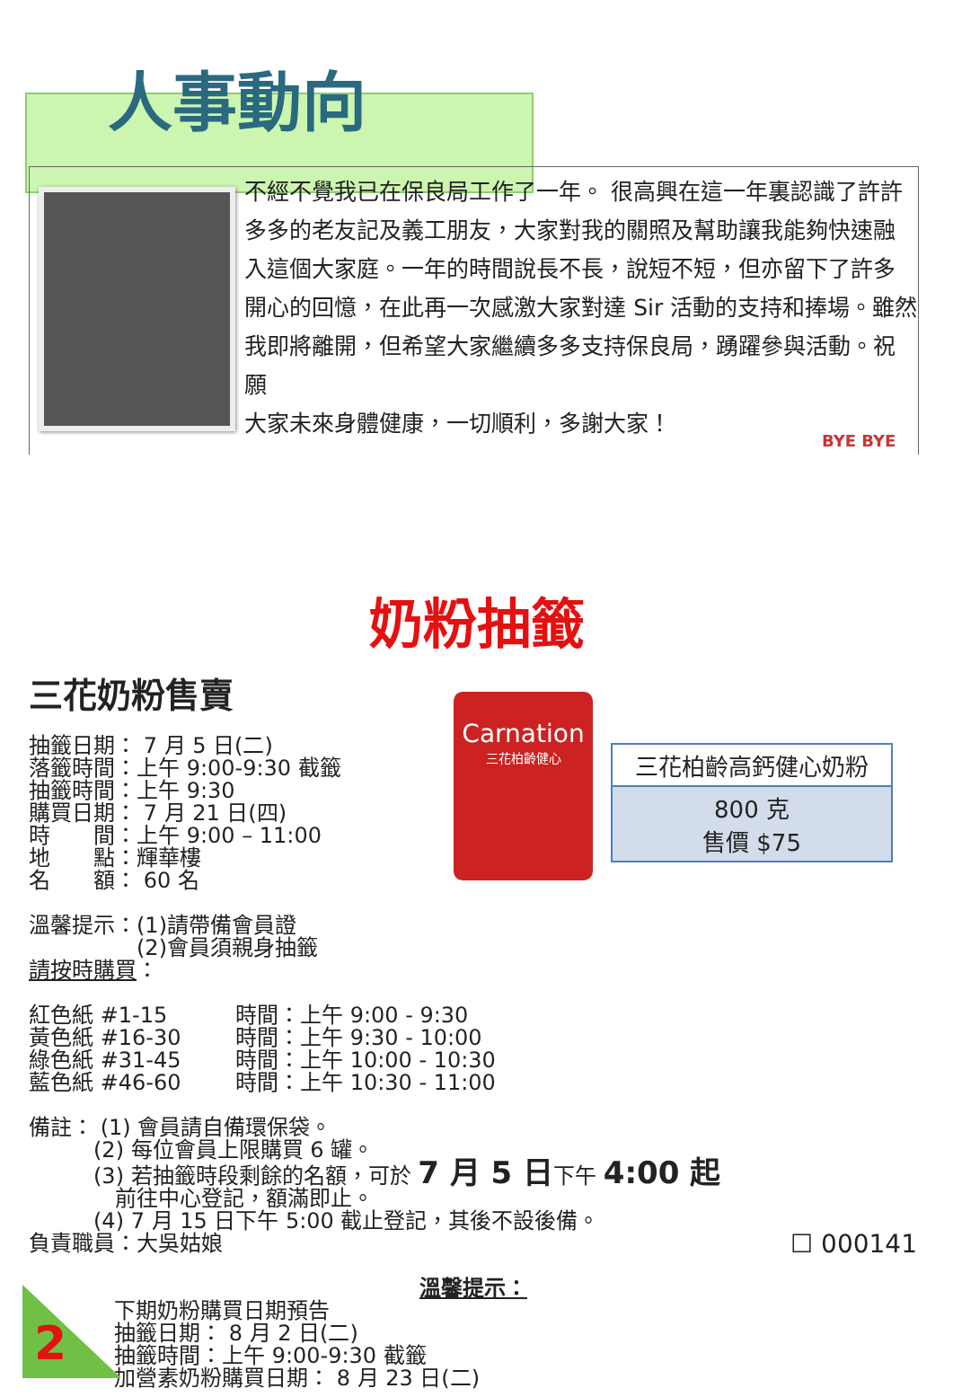人事動向
不經不覺我已在保良局工作了一年。 很高興在這一年裏認識了許許多多的老友記及義工朋友，大家對我的關照及幫助讓我能夠快速融入這個大家庭。一年的時間說長不長，說短不短，但亦留下了許多開心的回憶，在此再一次感激大家對達 Sir 活動的支持和捧場。雖然我即將離開，但希望大家繼續多多支持保良局，踴躍參與活動。祝願
大家未來身體健康，一切順利，多謝大家！
BYE BYE
奶粉抽籤
三花奶粉售賣
抽籤日期： 7 月 5 日(二)
落籤時間：上午 9:00-9:30 截籤
抽籤時間：上午 9:30
購買日期： 7 月 21 日(四)
時　　間：上午 9:00 – 11:00
地　　點：輝華樓
名　　額： 60 名
溫馨提示：(1)請帶備會員證
　　　　　(2)會員須親身抽籤
請按時購買：
紅色紙 #1-15
黃色紙 #16-30
綠色紙 #31-45
藍色紙 #46-60
時間：上午 9:00 - 9:30
時間：上午 9:30 - 10:00
時間：上午 10:00 - 10:30
時間：上午 10:30 - 11:00
備註： (1) 會員請自備環保袋。
　　　(2) 每位會員上限購買 6 罐。
　　　(3) 若抽籤時段剩餘的名額，可於 7 月 5 日下午 4:00 起
　　　　前往中心登記，額滿即止。
　　　(4) 7 月 15 日下午 5:00 截止登記，其後不設後備。
負責職員：大吳姑娘 ☐ 000141
溫馨提示：
下期奶粉購買日期預告
抽籤日期： 8 月 2 日(二)
抽籤時間：上午 9:00-9:30 截籤
加營素奶粉購買日期： 8 月 23 日(二)
Carnation
三花柏齡健心
三花柏齡高鈣健心奶粉
800 克
售價 $75
2